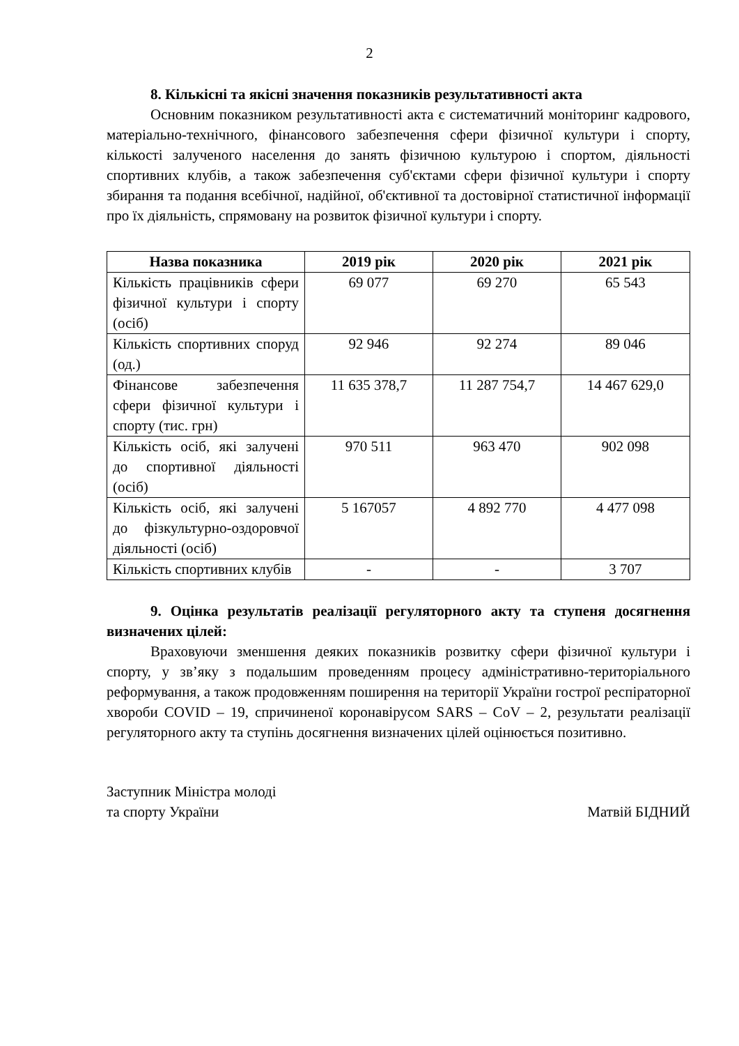2
8. Кількісні та якісні значення показників результативності акта
Основним показником результативності акта є систематичний моніторинг кадрового, матеріально-технічного, фінансового забезпечення сфери фізичної культури і спорту, кількості залученого населення до занять фізичною культурою і спортом, діяльності спортивних клубів, а також забезпечення суб'єктами сфери фізичної культури і спорту збирання та подання всебічної, надійної, об'єктивної та достовірної статистичної інформації про їх діяльність, спрямовану на розвиток фізичної культури і спорту.
| Назва показника | 2019 рік | 2020 рік | 2021 рік |
| --- | --- | --- | --- |
| Кількість працівників сфери фізичної культури і спорту (осіб) | 69 077 | 69 270 | 65 543 |
| Кількість спортивних споруд (од.) | 92 946 | 92 274 | 89 046 |
| Фінансове забезпечення сфери фізичної культури і спорту (тис. грн) | 11 635 378,7 | 11 287 754,7 | 14 467 629,0 |
| Кількість осіб, які залучені до спортивної діяльності (осіб) | 970 511 | 963 470 | 902 098 |
| Кількість осіб, які залучені до фізкультурно-оздоровчої діяльності (осіб) | 5 167057 | 4 892 770 | 4 477 098 |
| Кількість спортивних клубів | - | - | 3 707 |
9. Оцінка результатів реалізації регуляторного акту та ступеня досягнення визначених цілей:
Враховуючи зменшення деяких показників розвитку сфери фізичної культури і спорту, у зв’яку з подальшим проведенням процесу адміністративно-територіального реформування, а також продовженням поширення на території України гострої респіраторної хвороби COVID – 19, спричиненої коронавірусом SARS – CoV – 2, результати реалізації регуляторного акту та ступінь досягнення визначених цілей оцінюється позитивно.
Заступник Міністра молоді
та спорту України
Матвій БІДНИЙ